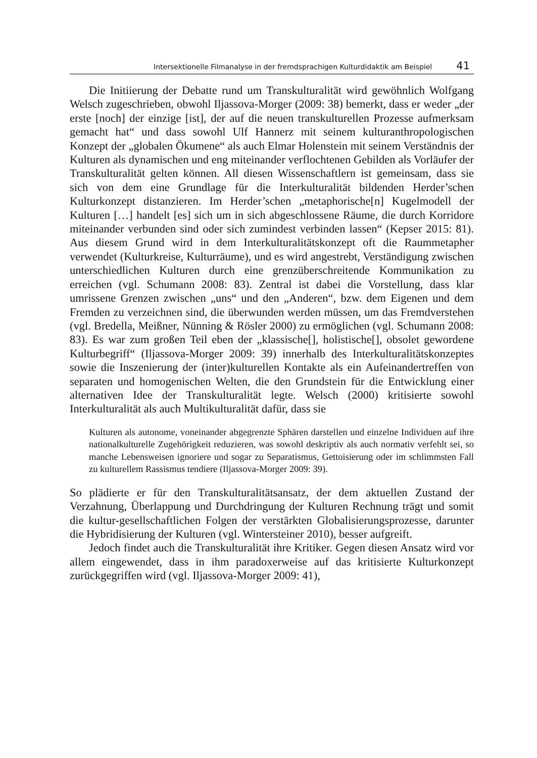Intersektionelle Filmanalyse in der fremdsprachigen Kulturdidaktik am Beispiel 41
Die Initiierung der Debatte rund um Transkulturalität wird gewöhnlich Wolfgang Welsch zugeschrieben, obwohl Iljassova-Morger (2009: 38) bemerkt, dass er weder „der erste [noch] der einzige [ist], der auf die neuen transkulturellen Prozesse aufmerksam gemacht hat“ und dass sowohl Ulf Hannerz mit seinem kulturanthropologischen Konzept der „globalen Ökumene“ als auch Elmar Holenstein mit seinem Verständnis der Kulturen als dynamischen und eng miteinander verflochtenen Gebilden als Vorläufer der Transkulturalität gelten können. All diesen Wissenschaftlern ist gemeinsam, dass sie sich von dem eine Grundlage für die Interkulturalität bildenden Herder’schen Kulturkonzept distanzieren. Im Herder’schen „metaphorische[n] Kugelmodell der Kulturen […] handelt [es] sich um in sich abgeschlossene Räume, die durch Korridore miteinander verbunden sind oder sich zumindest verbinden lassen“ (Kepser 2015: 81). Aus diesem Grund wird in dem Interkulturalitätskonzept oft die Raummetapher verwendet (Kulturkreise, Kulturräume), und es wird angestrebt, Verständigung zwischen unterschiedlichen Kulturen durch eine grenzüberschreitende Kommunikation zu erreichen (vgl. Schumann 2008: 83). Zentral ist dabei die Vorstellung, dass klar umrissene Grenzen zwischen „uns“ und den „Anderen“, bzw. dem Eigenen und dem Fremden zu verzeichnen sind, die überwunden werden müssen, um das Fremdverstehen (vgl. Bredella, Meißner, Nünning & Rösler 2000) zu ermöglichen (vgl. Schumann 2008: 83). Es war zum großen Teil eben der „klassische[], holistische[], obsolet gewordene Kulturbegriff“ (Iljassova-Morger 2009: 39) innerhalb des Interkulturalitätskonzeptes sowie die Inszenierung der (inter)kulturellen Kontakte als ein Aufeinandertreffen von separaten und homogenischen Welten, die den Grundstein für die Entwicklung einer alternativen Idee der Transkulturalität legte. Welsch (2000) kritisierte sowohl Interkulturalität als auch Multikulturalität dafür, dass sie
Kulturen als autonome, voneinander abgegrenzte Sphären darstellen und einzelne Individuen auf ihre nationalkulturelle Zugehörigkeit reduzieren, was sowohl deskriptiv als auch normativ verfehlt sei, so manche Lebensweisen ignoriere und sogar zu Separatismus, Gettoisierung oder im schlimmsten Fall zu kulturellem Rassismus tendiere (Iljassova-Morger 2009: 39).
So plädierte er für den Transkulturalitätsansatz, der dem aktuellen Zustand der Verzahnung, Überlappung und Durchdringung der Kulturen Rechnung trägt und somit die kultur-gesellschaftlichen Folgen der verstärkten Globalisierungsprozesse, darunter die Hybridisierung der Kulturen (vgl. Wintersteiner 2010), besser aufgreift.
Jedoch findet auch die Transkulturalität ihre Kritiker. Gegen diesen Ansatz wird vor allem eingewendet, dass in ihm paradoxerweise auf das kritisierte Kulturkonzept zurückgegriffen wird (vgl. Iljassova-Morger 2009: 41),